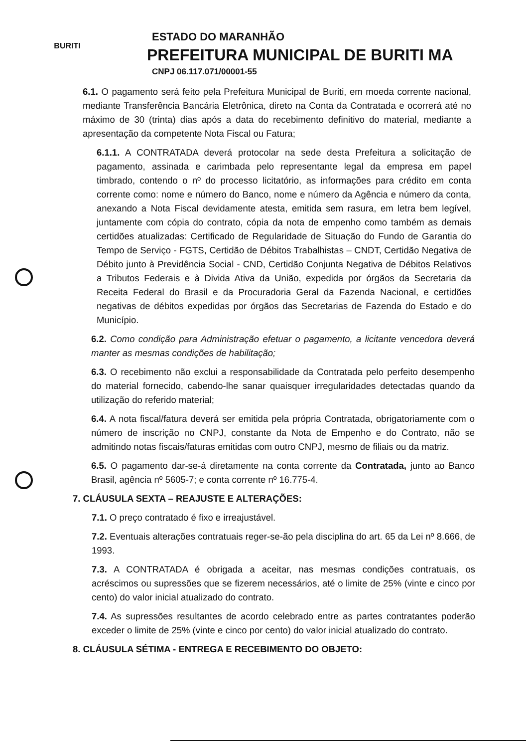BURITI
ESTADO DO MARANHÃO
PREFEITURA MUNICIPAL DE BURITI MA
CNPJ 06.117.071/00001-55
6.1. O pagamento será feito pela Prefeitura Municipal de Buriti, em moeda corrente nacional, mediante Transferência Bancária Eletrônica, direto na Conta da Contratada e ocorrerá até no máximo de 30 (trinta) dias após a data do recebimento definitivo do material, mediante a apresentação da competente Nota Fiscal ou Fatura;
6.1.1. A CONTRATADA deverá protocolar na sede desta Prefeitura a solicitação de pagamento, assinada e carimbada pelo representante legal da empresa em papel timbrado, contendo o nº do processo licitatório, as informações para crédito em conta corrente como: nome e número do Banco, nome e número da Agência e número da conta, anexando a Nota Fiscal devidamente atesta, emitida sem rasura, em letra bem legível, juntamente com cópia do contrato, cópia da nota de empenho como também as demais certidões atualizadas: Certificado de Regularidade de Situação do Fundo de Garantia do Tempo de Serviço - FGTS, Certidão de Débitos Trabalhistas – CNDT, Certidão Negativa de Débito junto à Previdência Social - CND, Certidão Conjunta Negativa de Débitos Relativos a Tributos Federais e à Divida Ativa da União, expedida por órgãos da Secretaria da Receita Federal do Brasil e da Procuradoria Geral da Fazenda Nacional, e certidões negativas de débitos expedidas por órgãos das Secretarias de Fazenda do Estado e do Município.
6.2. Como condição para Administração efetuar o pagamento, a licitante vencedora deverá manter as mesmas condições de habilitação;
6.3. O recebimento não exclui a responsabilidade da Contratada pelo perfeito desempenho do material fornecido, cabendo-lhe sanar quaisquer irregularidades detectadas quando da utilização do referido material;
6.4. A nota fiscal/fatura deverá ser emitida pela própria Contratada, obrigatoriamente com o número de inscrição no CNPJ, constante da Nota de Empenho e do Contrato, não se admitindo notas fiscais/faturas emitidas com outro CNPJ, mesmo de filiais ou da matriz.
6.5. O pagamento dar-se-á diretamente na conta corrente da Contratada, junto ao Banco Brasil, agência nº 5605-7; e conta corrente nº 16.775-4.
7. CLÁUSULA SEXTA – REAJUSTE E ALTERAÇÕES:
7.1. O preço contratado é fixo e irreajustável.
7.2. Eventuais alterações contratuais reger-se-ão pela disciplina do art. 65 da Lei nº 8.666, de 1993.
7.3. A CONTRATADA é obrigada a aceitar, nas mesmas condições contratuais, os acréscimos ou supressões que se fizerem necessários, até o limite de 25% (vinte e cinco por cento) do valor inicial atualizado do contrato.
7.4. As supressões resultantes de acordo celebrado entre as partes contratantes poderão exceder o limite de 25% (vinte e cinco por cento) do valor inicial atualizado do contrato.
8. CLÁUSULA SÉTIMA - ENTREGA E RECEBIMENTO DO OBJETO: